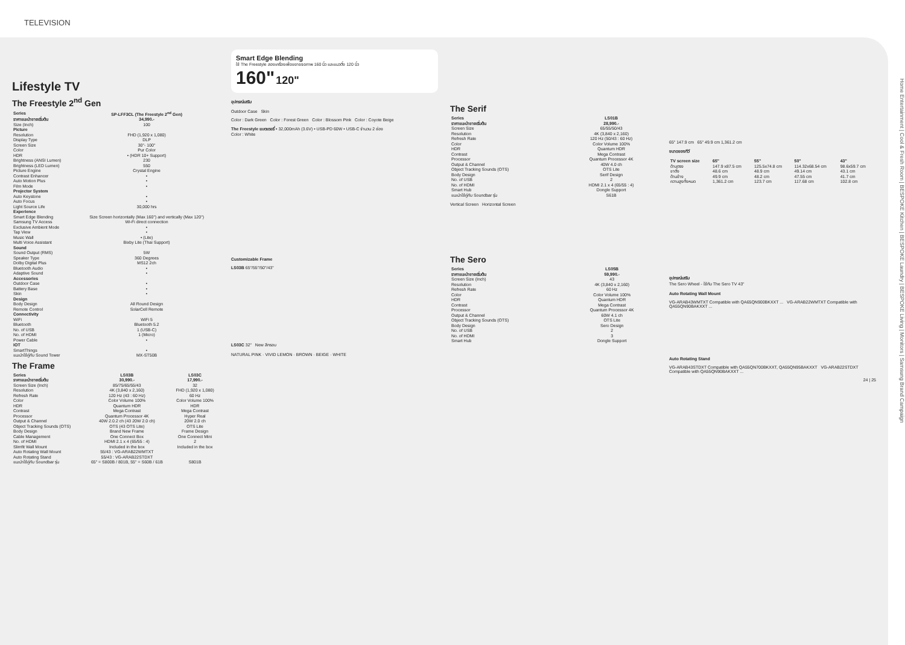TELEVISION
Lifestyle TV
The Freestyle 2<sup>nd</sup> Gen
| Series | SP-LFF3CL (The Freestyle 2<sup>nd</sup> Gen) |
| ราคาแนะนำขายเริ่มต้น | 34,990.- |
| Size (Inch) | 100 |
| Picture | |
| Resolution | FHD (1,920 x 1,080) |
| Display Type | DLP |
| Screen Size | 30"- 100" |
| Color | Pur Color |
| HDR | • (HDR 10+ Support) |
| Brightness (ANSI Lumen) | 230 |
| Brightness (LED Lumen) | 550 |
| Picture Engine | Crystal Engine |
| Contrast Enhancer | • |
| Auto Motion Plus | • |
| Film Mode | • |
| Projector System | |
| Auto Keystone | • |
| Auto Focus | • |
| Light Source Life | 30,000 hrs |
| Experience | |
| Smart Edge Blending | Size Screen horizontally (Max 160") and vertically (Max 120") |
| Samsung TV Access | Wi-Fi direct connection |
| Exclusive Ambient Mode | • |
| Tap View | • |
| Music Wall | • (Lite) |
| Multi Voice Assistant | Bixby Lite (Thai Support) |
| Sound | |
| Sound Output (RMS) | 5W |
| Speaker Type | 360 Degrees |
| Dolby Digital Plus | MS12 2ch |
| Bluetooth Audio | • |
| Adaptive Sound | • |
| Accessories | |
| Outdoor Case | • |
| Battery Base | • |
| Skin | • |
| Design | |
| Body Design | All Round Design |
| Remote Control | SolarCell Remote |
| Connectivity | |
| WiFi | WiFi 5 |
| Bluetooth | Bluetooth 5.2 |
| No. of USB | 1 (USB-C) |
| No. of HDMI | 1 (Micro) |
| Power Cable | • |
| IOT | |
| SmartThings | • |
| แนะนำใช้คู่กับ Sound Tower | MX-ST50B |
The Frame
| Series | LS03B | LS03C |
| ราคาแนะนำขายเริ่มต้น | 30,990.- | 17,990.- |
| Screen Size (Inch) | 85/75/65/55/43 | 32 |
| Resolution | 4K (3,840 x 2,160) | FHD (1,920 x 1,080) |
| Refresh Rate | 120 Hz (43 : 60 Hz) | 60 Hz |
| Color | Color Volume 100% | Color Volume 100% |
| HDR | Quantum HDR | HDR |
| Contrast | Mega Contrast | Mega Contrast |
| Processor | Quantum Processor 4K | Hyper Real |
| Output & Channel | 40W 2.0.2 ch (43 20W 2.0 ch) | 20W 2.0 ch |
| Object Tracking Sounds (OTS) | OTS (43 OTS Lite) | OTS Lite |
| Body Design | Brand New Frame | Frame Design |
| Cable Management | One Connect Box | One Connect Mini |
| No. of HDMI | HDMI 2.1 x 4 (65/55 : 4) | 2 |
| Slimfit Wall Mount | Included in the box | Included in the box |
| Auto Rotating Wall Mount | 55/43 : VG-ARAB22WMTXT | |
| Auto Rotating Stand | 55/43 : VG-ARAB22STDXT | |
| แนะนำใช้คู่กับ Soundbar รุ่น | 65" = S800B / 801B, 55" = S60B / 61B | S801B |
Smart Edge Blending
ใช้ The Freestyle สองเครื่องเพื่อขยายจอภาพ 160 นิ้ว และแนวตั้ง 120 นิ้ว
160" 120"
อุปกรณ์เสริม
Outdoor Case Skin
Color : Dark Green Color : Forest Green Color : Blossom Pink Color : Coyote Beige
The Freestyle แบตเตอรี่ • 32,000mAh (3.6V) • USB-PD 60W • USB-C จำนวน 2 ช่อง
Color : White
Customizable Frame
LS03B 65"/55"/50"/43"
LS03C 32" New สีกรอบ
NATURAL PINK · VIVID LEMON · BROWN · BEIGE · WHITE
The Serif
| Series | LS01B |
| ราคาแนะนำขายเริ่มต้น | 28,990.- |
| Screen Size | 65/55/50/43 |
| Resolution | 4K (3,840 x 2,160) |
| Refresh Rate | 120 Hz (50/43 : 60 Hz) |
| Color | Color Volume 100% |
| HDR | Quantum HDR |
| Contrast | Mega Contrast |
| Processor | Quantum Processor 4K |
| Output & Channel | 40W 4.0 ch |
| Object Tracking Sounds (OTS) | OTS Lite |
| Body Design | Serif Design |
| No. of USB | 2 |
| No. of HDMI | HDMI 2.1 x 4 (65/55 : 4) |
| Smart Hub | Dongle Support |
| แนะนำใช้คู่กับ Soundbar รุ่น | S61B |
Vertical Screen Horizontal Screen
The Sero
| Series | LS05B |
| ราคาแนะนำขายเริ่มต้น | 59,990.- |
| Screen Size (Inch) | 43 |
| Resolution | 4K (3,840 x 2,160) |
| Refresh Rate | 60 Hz |
| Color | Color Volume 100% |
| HDR | Quantum HDR |
| Contrast | Mega Contrast |
| Processor | Quantum Processor 4K |
| Output & Channel | 60W 4.1 ch |
| Object Tracking Sounds (OTS) | OTS Lite |
| Body Design | Sero Design |
| No. of USB | 2 |
| No. of HDMI | 3 |
| Smart Hub | Dongle Support |
65" 147.9 cm 65" 49.9 cm 1,361.2 cm
ขนาดของทีวี
| TV screen size | 65" | 55" | 50" | 43" |
| ด้านตรง | 147.9 x87.5 cm | 125.5x74.8 cm | 114.32x68.54 cm | 98.6x59.7 cm |
| ขาตั้ง | 48.6 cm | 48.9 cm | 49.14 cm | 43.1 cm |
| ด้านข้าง | 49.9 cm | 48.2 cm | 47.55 cm | 41.7 cm |
| ความสูงทั้งหมด | 1,361.2 cm | 123.7 cm | 117.68 cm | 102.8 cm |
อุปกรณ์เสริม
The Sero Wheel - ใช้กับ The Sero TV 43"
Auto Rotating Wall Mount
VG-ARAB43WMTXT Compatible with QA65QN900BKXXT ... VG-ARAB22WMTXT Compatible with QA55QN90BAKXXT ...
Auto Rotating Stand
VG-ARAB43STDXT Compatible with QA55QN700BKXXT, QA55QN95BAKXXT VG-ARAB22STDXT Compatible with QA55QN90BAKXXT ...
24 | 25
Home Entertainment | Cool & Fresh Room | BESPOKE Kitchen | BESPOKE Laundry | BESPOKE Living | Monitors | Samsung Brand Campaign